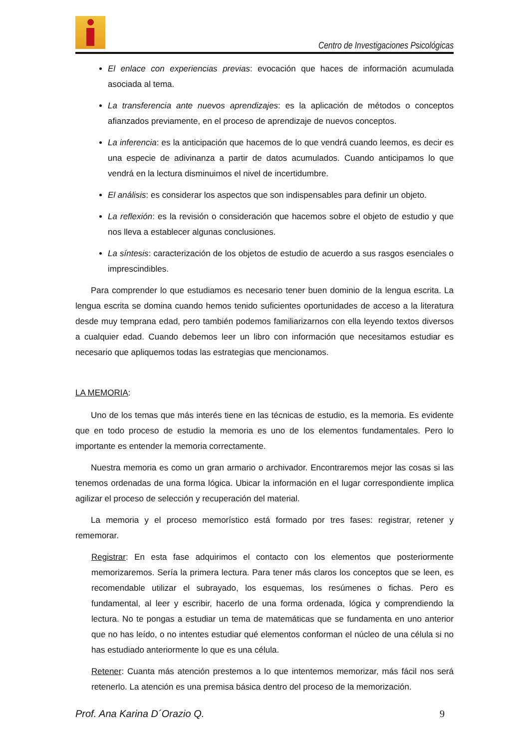Centro de Investigaciones Psicológicas
El enlace con experiencias previas: evocación que haces de información acumulada asociada al tema.
La transferencia ante nuevos aprendizajes: es la aplicación de métodos o conceptos afianzados previamente, en el proceso de aprendizaje de nuevos conceptos.
La inferencia: es la anticipación que hacemos de lo que vendrá cuando leemos, es decir es una especie de adivinanza a partir de datos acumulados. Cuando anticipamos lo que vendrá en la lectura disminuimos el nivel de incertidumbre.
El análisis: es considerar los aspectos que son indispensables para definir un objeto.
La reflexión: es la revisión o consideración que hacemos sobre el objeto de estudio y que nos lleva a establecer algunas conclusiones.
La síntesis: caracterización de los objetos de estudio de acuerdo a sus rasgos esenciales o imprescindibles.
Para comprender lo que estudiamos es necesario tener buen dominio de la lengua escrita. La lengua escrita se domina cuando hemos tenido suficientes oportunidades de acceso a la literatura desde muy temprana edad, pero también podemos familiarizarnos con ella leyendo textos diversos a cualquier edad. Cuando debemos leer un libro con información que necesitamos estudiar es necesario que apliquemos todas las estrategias que mencionamos.
LA MEMORIA:
Uno de los temas que más interés tiene en las técnicas de estudio, es la memoria. Es evidente que en todo proceso de estudio la memoria es uno de los elementos fundamentales. Pero lo importante es entender la memoria correctamente.
Nuestra memoria es como un gran armario o archivador. Encontraremos mejor las cosas si las tenemos ordenadas de una forma lógica. Ubicar la información en el lugar correspondiente implica agilizar el proceso de selección y recuperación del material.
La memoria y el proceso memorístico está formado por tres fases: registrar, retener y rememorar.
Registrar: En esta fase adquirimos el contacto con los elementos que posteriormente memorizaremos. Sería la primera lectura. Para tener más claros los conceptos que se leen, es recomendable utilizar el subrayado, los esquemas, los resúmenes o fichas. Pero es fundamental, al leer y escribir, hacerlo de una forma ordenada, lógica y comprendiendo la lectura. No te pongas a estudiar un tema de matemáticas que se fundamenta en uno anterior que no has leído, o no intentes estudiar qué elementos conforman el núcleo de una célula si no has estudiado anteriormente lo que es una célula.
Retener: Cuanta más atención prestemos a lo que intentemos memorizar, más fácil nos será retenerlo. La atención es una premisa básica dentro del proceso de la memorización.
Prof. Ana Karina D´Orazio Q. 9